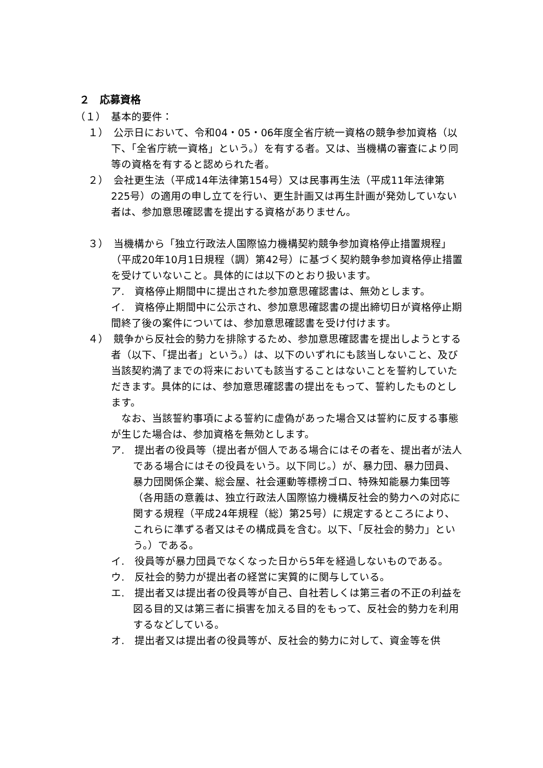２　応募資格
（１）　基本的要件：
１）　公示日において、令和04・05・06年度全省庁統一資格の競争参加資格（以下、「全省庁統一資格」という。）を有する者。又は、当機構の審査により同等の資格を有すると認められた者。
２）　会社更生法（平成14年法律第154号）又は民事再生法（平成11年法律第225号）の適用の申し立てを行い、更生計画又は再生計画が発効していない者は、参加意思確認書を提出する資格がありません。
３）　当機構から「独立行政法人国際協力機構契約競争参加資格停止措置規程」（平成20年10月1日規程（調）第42号）に基づく契約競争参加資格停止措置を受けていないこと。具体的には以下のとおり扱います。
ア.　資格停止期間中に提出された参加意思確認書は、無効とします。
イ.　資格停止期間中に公示され、参加意思確認書の提出締切日が資格停止期間終了後の案件については、参加意思確認書を受け付けます。
４）　競争から反社会的勢力を排除するため、参加意思確認書を提出しようとする者（以下、「提出者」という。）は、以下のいずれにも該当しないこと、及び当該契約満了までの将来においても該当することはないことを誓約していただきます。具体的には、参加意思確認書の提出をもって、誓約したものとします。
　なお、当該誓約事項による誓約に虚偽があった場合又は誓約に反する事態が生じた場合は、参加資格を無効とします。
ア.　提出者の役員等（提出者が個人である場合にはその者を、提出者が法人である場合にはその役員をいう。以下同じ。）が、暴力団、暴力団員、暴力団関係企業、総会屋、社会運動等標榜ゴロ、特殊知能暴力集団等（各用語の意義は、独立行政法人国際協力機構反社会的勢力への対応に関する規程（平成24年規程（総）第25号）に規定するところにより、これらに準ずる者又はその構成員を含む。以下、「反社会的勢力」という。）である。
イ.　役員等が暴力団員でなくなった日から5年を経過しないものである。
ウ.　反社会的勢力が提出者の経営に実質的に関与している。
エ.　提出者又は提出者の役員等が自己、自社若しくは第三者の不正の利益を図る目的又は第三者に損害を加える目的をもって、反社会的勢力を利用するなどしている。
オ.　提出者又は提出者の役員等が、反社会的勢力に対して、資金等を供